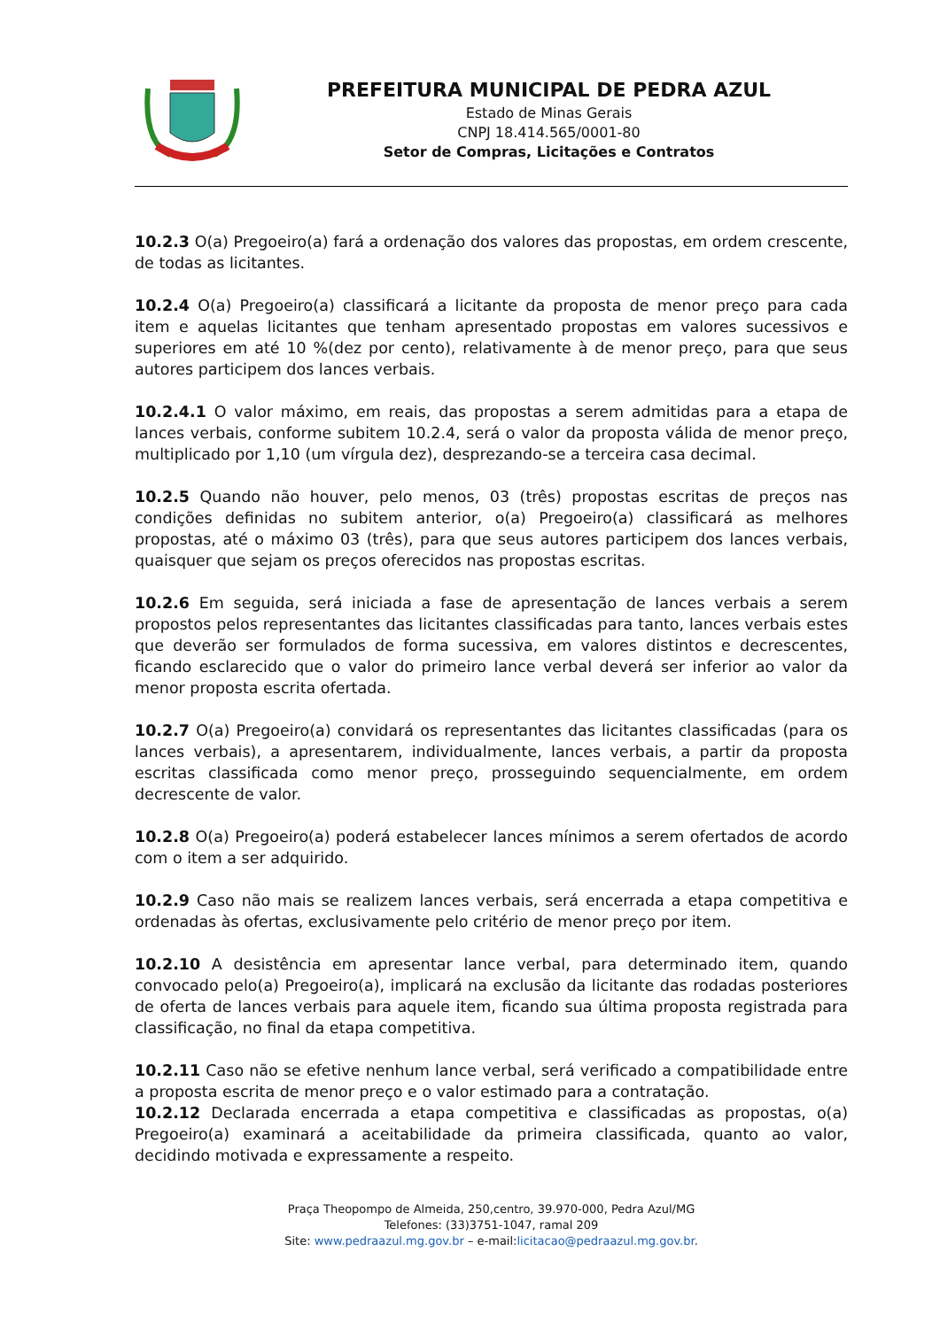PREFEITURA MUNICIPAL DE PEDRA AZUL
Estado de Minas Gerais
CNPJ 18.414.565/0001-80
Setor de Compras, Licitações e Contratos
10.2.3 O(a) Pregoeiro(a) fará a ordenação dos valores das propostas, em ordem crescente, de todas as licitantes.
10.2.4 O(a) Pregoeiro(a) classificará a licitante da proposta de menor preço para cada item e aquelas licitantes que tenham apresentado propostas em valores sucessivos e superiores em até 10 %(dez por cento), relativamente à de menor preço, para que seus autores participem dos lances verbais.
10.2.4.1 O valor máximo, em reais, das propostas a serem admitidas para a etapa de lances verbais, conforme subitem 10.2.4, será o valor da proposta válida de menor preço, multiplicado por 1,10 (um vírgula dez), desprezando-se a terceira casa decimal.
10.2.5 Quando não houver, pelo menos, 03 (três) propostas escritas de preços nas condições definidas no subitem anterior, o(a) Pregoeiro(a) classificará as melhores propostas, até o máximo 03 (três), para que seus autores participem dos lances verbais, quaisquer que sejam os preços oferecidos nas propostas escritas.
10.2.6 Em seguida, será iniciada a fase de apresentação de lances verbais a serem propostos pelos representantes das licitantes classificadas para tanto, lances verbais estes que deverão ser formulados de forma sucessiva, em valores distintos e decrescentes, ficando esclarecido que o valor do primeiro lance verbal deverá ser inferior ao valor da menor proposta escrita ofertada.
10.2.7 O(a) Pregoeiro(a) convidará os representantes das licitantes classificadas (para os lances verbais), a apresentarem, individualmente, lances verbais, a partir da proposta escritas classificada como menor preço, prosseguindo sequencialmente, em ordem decrescente de valor.
10.2.8 O(a) Pregoeiro(a) poderá estabelecer lances mínimos a serem ofertados de acordo com o item a ser adquirido.
10.2.9 Caso não mais se realizem lances verbais, será encerrada a etapa competitiva e ordenadas às ofertas, exclusivamente pelo critério de menor preço por item.
10.2.10 A desistência em apresentar lance verbal, para determinado item, quando convocado pelo(a) Pregoeiro(a), implicará na exclusão da licitante das rodadas posteriores de oferta de lances verbais para aquele item, ficando sua última proposta registrada para classificação, no final da etapa competitiva.
10.2.11 Caso não se efetive nenhum lance verbal, será verificado a compatibilidade entre a proposta escrita de menor preço e o valor estimado para a contratação.
10.2.12 Declarada encerrada a etapa competitiva e classificadas as propostas, o(a) Pregoeiro(a) examinará a aceitabilidade da primeira classificada, quanto ao valor, decidindo motivada e expressamente a respeito.
Praça Theopompo de Almeida, 250,centro, 39.970-000, Pedra Azul/MG
Telefones: (33)3751-1047, ramal 209
Site: www.pedraazul.mg.gov.br – e-mail:licitacao@pedraazul.mg.gov.br.